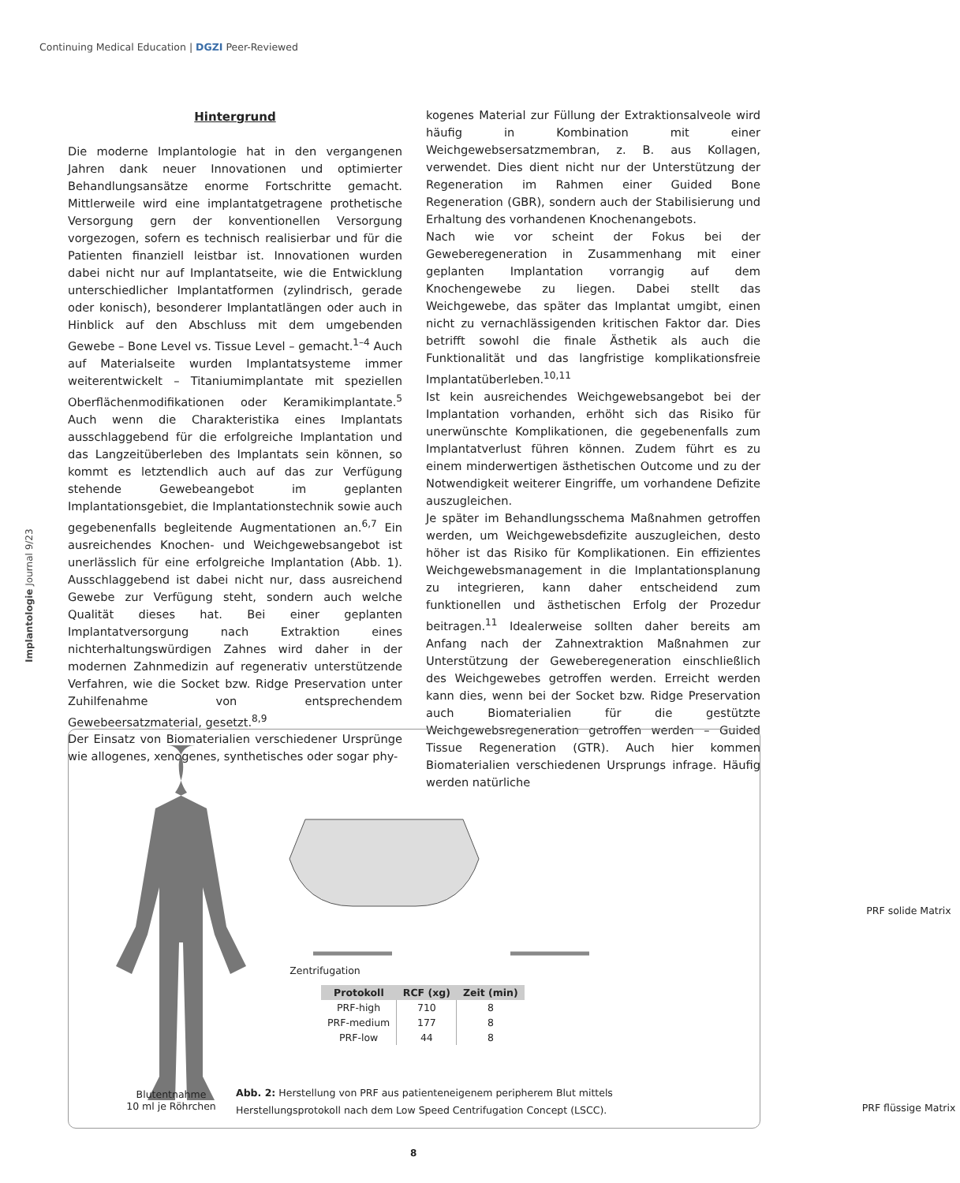Continuing Medical Education | DGZI Peer-Reviewed
Implantologie Journal 9/23
Hintergrund
Die moderne Implantologie hat in den vergangenen Jahren dank neuer Innovationen und optimierter Behandlungsansätze enorme Fortschritte gemacht. Mittlerweile wird eine implantatgetragene prothetische Versorgung gern der konventionellen Versorgung vorgezogen, sofern es technisch realisierbar und für die Patienten finanziell leistbar ist. Innovationen wurden dabei nicht nur auf Implantatseite, wie die Entwicklung unterschiedlicher Implantatformen (zylindrisch, gerade oder konisch), besonderer Implantatlängen oder auch in Hinblick auf den Abschluss mit dem umgebenden Gewebe – Bone Level vs. Tissue Level – gemacht.<sup>1–4</sup> Auch auf Materialseite wurden Implantatsysteme immer weiterentwickelt – Titaniumimplantate mit speziellen Oberflächenmodifikationen oder Keramikimplantate.<sup>5</sup> Auch wenn die Charakteristika eines Implantats ausschlaggebend für die erfolgreiche Implantation und das Langzeitüberleben des Implantats sein können, so kommt es letztendlich auch auf das zur Verfügung stehende Gewebeangebot im geplanten Implantationsgebiet, die Implantationstechnik sowie auch gegebenenfalls begleitende Augmentationen an.<sup>6,7</sup> Ein ausreichendes Knochen- und Weichgewebsangebot ist unerlässlich für eine erfolgreiche Implantation (Abb. 1). Ausschlaggebend ist dabei nicht nur, dass ausreichend Gewebe zur Verfügung steht, sondern auch welche Qualität dieses hat. Bei einer geplanten Implantatversorgung nach Extraktion eines nichterhaltungswürdigen Zahnes wird daher in der modernen Zahnmedizin auf regenerativ unterstützende Verfahren, wie die Socket bzw. Ridge Preservation unter Zuhilfenahme von entsprechendem Gewebeersatzmaterial, gesetzt.<sup>8,9</sup>
Der Einsatz von Biomaterialien verschiedener Ursprünge wie allogenes, xenogenes, synthetisches oder sogar phy-
kogenes Material zur Füllung der Extraktionsalveole wird häufig in Kombination mit einer Weichgewebsersatzmembran, z. B. aus Kollagen, verwendet. Dies dient nicht nur der Unterstützung der Regeneration im Rahmen einer Guided Bone Regeneration (GBR), sondern auch der Stabilisierung und Erhaltung des vorhandenen Knochenangebots.
Nach wie vor scheint der Fokus bei der Geweberegeneration in Zusammenhang mit einer geplanten Implantation vorrangig auf dem Knochengewebe zu liegen. Dabei stellt das Weichgewebe, das später das Implantat umgibt, einen nicht zu vernachlässigenden kritischen Faktor dar. Dies betrifft sowohl die finale Ästhetik als auch die Funktionalität und das langfristige komplikationsfreie Implantatüberleben.<sup>10,11</sup>
Ist kein ausreichendes Weichgewebsangebot bei der Implantation vorhanden, erhöht sich das Risiko für unerwünschte Komplikationen, die gegebenenfalls zum Implantatverlust führen können. Zudem führt es zu einem minderwertigen ästhetischen Outcome und zu der Notwendigkeit weiterer Eingriffe, um vorhandene Defizite auszugleichen.
Je später im Behandlungsschema Maßnahmen getroffen werden, um Weichgewebsdefizite auszugleichen, desto höher ist das Risiko für Komplikationen. Ein effizientes Weichgewebsmanagement in die Implantationsplanung zu integrieren, kann daher entscheidend zum funktionellen und ästhetischen Erfolg der Prozedur beitragen.<sup>11</sup> Idealerweise sollten daher bereits am Anfang nach der Zahnextraktion Maßnahmen zur Unterstützung der Geweberegeneration einschließlich des Weichgewebes getroffen werden. Erreicht werden kann dies, wenn bei der Socket bzw. Ridge Preservation auch Biomaterialien für die gestützte Weichgewebsregeneration getroffen werden – Guided Tissue Regeneration (GTR). Auch hier kommen Biomaterialien verschiedenen Ursprungs infrage. Häufig werden natürliche
Zentrifugation
| Protokoll | RCF (xg) | Zeit (min) |
| --- | --- | --- |
| PRF-high | 710 | 8 |
| PRF-medium | 177 | 8 |
| PRF-low | 44 | 8 |
PRF solide Matrix
Blutentnahme
10 ml je Röhrchen
Abb. 2: Herstellung von PRF aus patienteneigenem peripherem Blut mittels Herstellungsprotokoll nach dem Low Speed Centrifugation Concept (LSCC).
PRF flüssige Matrix
8